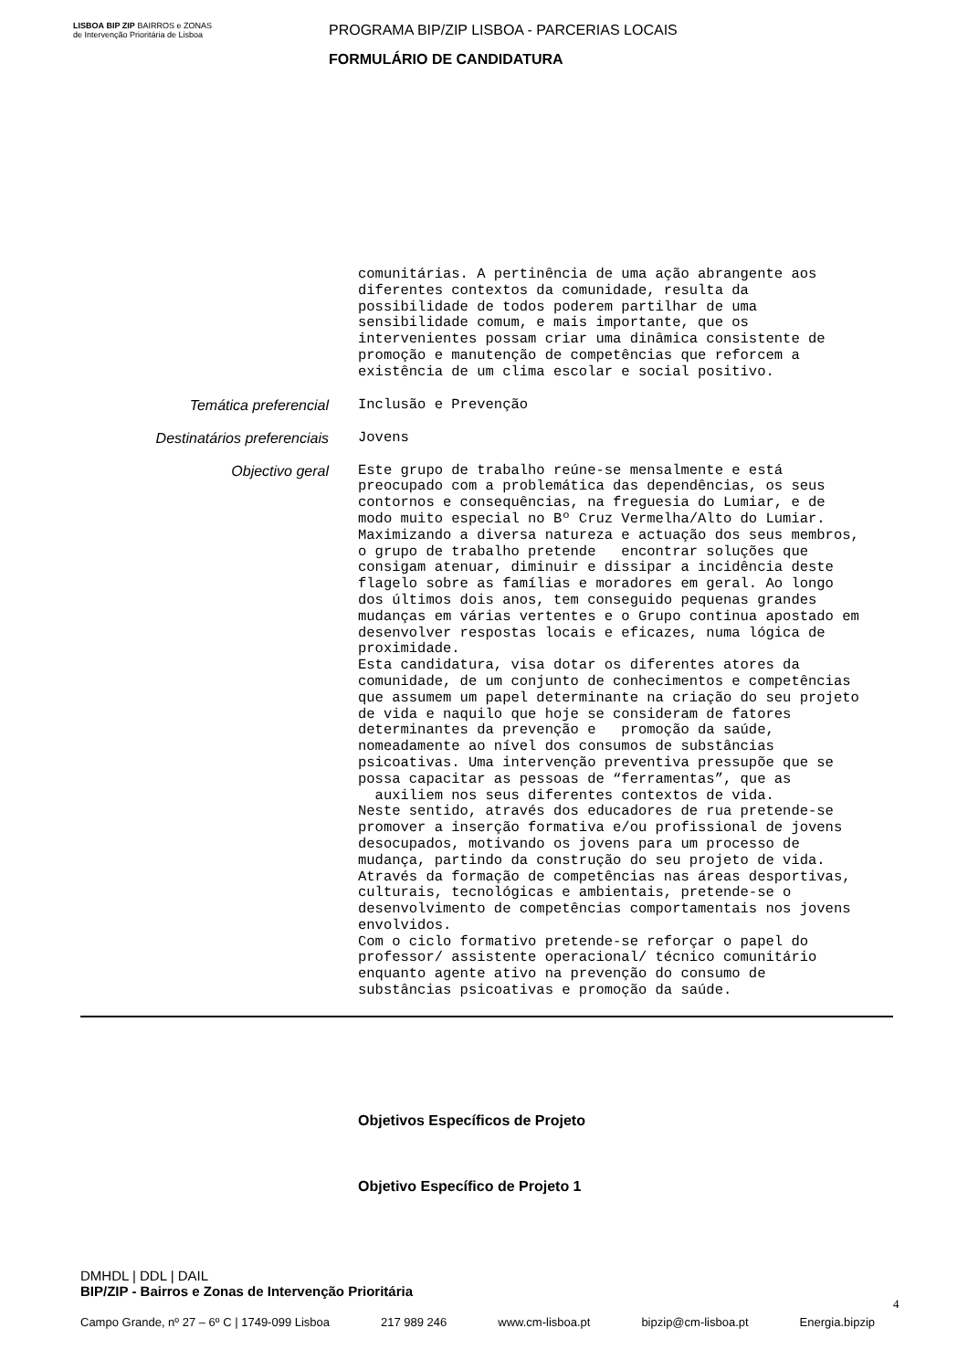LISBOA BIP ZIP BAIRROS e ZONAS de Intervenção Prioritária de Lisboa
PROGRAMA BIP/ZIP LISBOA - PARCERIAS LOCAIS
FORMULÁRIO DE CANDIDATURA
comunitárias. A pertinência de uma ação abrangente aos diferentes contextos da comunidade, resulta da possibilidade de todos poderem partilhar de uma sensibilidade comum, e mais importante, que os intervenientes possam criar uma dinâmica consistente de promoção e manutenção de competências que reforcem a existência de um clima escolar e social positivo.
Temática preferencial
Inclusão e Prevenção
Destinatários preferenciais
Jovens
Objectivo geral
Este grupo de trabalho reúne-se mensalmente e está preocupado com a problemática das dependências, os seus contornos e consequências, na freguesia do Lumiar, e de modo muito especial no Bº Cruz Vermelha/Alto do Lumiar. Maximizando a diversa natureza e actuação dos seus membros, o grupo de trabalho pretende encontrar soluções que consigam atenuar, diminuir e dissipar a incidência deste flagelo sobre as famílias e moradores em geral. Ao longo dos últimos dois anos, tem conseguido pequenas grandes mudanças em várias vertentes e o Grupo continua apostado em desenvolver respostas locais e eficazes, numa lógica de proximidade. Esta candidatura, visa dotar os diferentes atores da comunidade, de um conjunto de conhecimentos e competências que assumem um papel determinante na criação do seu projeto de vida e naquilo que hoje se consideram de fatores determinantes da prevenção e promoção da saúde, nomeadamente ao nível dos consumos de substâncias psicoativas. Uma intervenção preventiva pressupõe que se possa capacitar as pessoas de “ferramentas”, que as auxiliem nos seus diferentes contextos de vida. Neste sentido, através dos educadores de rua pretende-se promover a inserção formativa e/ou profissional de jovens desocupados, motivando os jovens para um processo de mudança, partindo da construção do seu projeto de vida. Através da formação de competências nas áreas desportivas, culturais, tecnológicas e ambientais, pretende-se o desenvolvimento de competências comportamentais nos jovens envolvidos. Com o ciclo formativo pretende-se reforçar o papel do professor/ assistente operacional/ técnico comunitário enquanto agente ativo na prevenção do consumo de substâncias psicoativas e promoção da saúde.
Objetivos Específicos de Projeto
Objetivo Específico de Projeto 1
DMHDL | DDL | DAIL
BIP/ZIP - Bairros e Zonas de Intervenção Prioritária
4
Campo Grande, nº 27 – 6º C | 1749-099 Lisboa 217 989 246 www.cm-lisboa.pt bipzip@cm-lisboa.pt Energia.bipzip